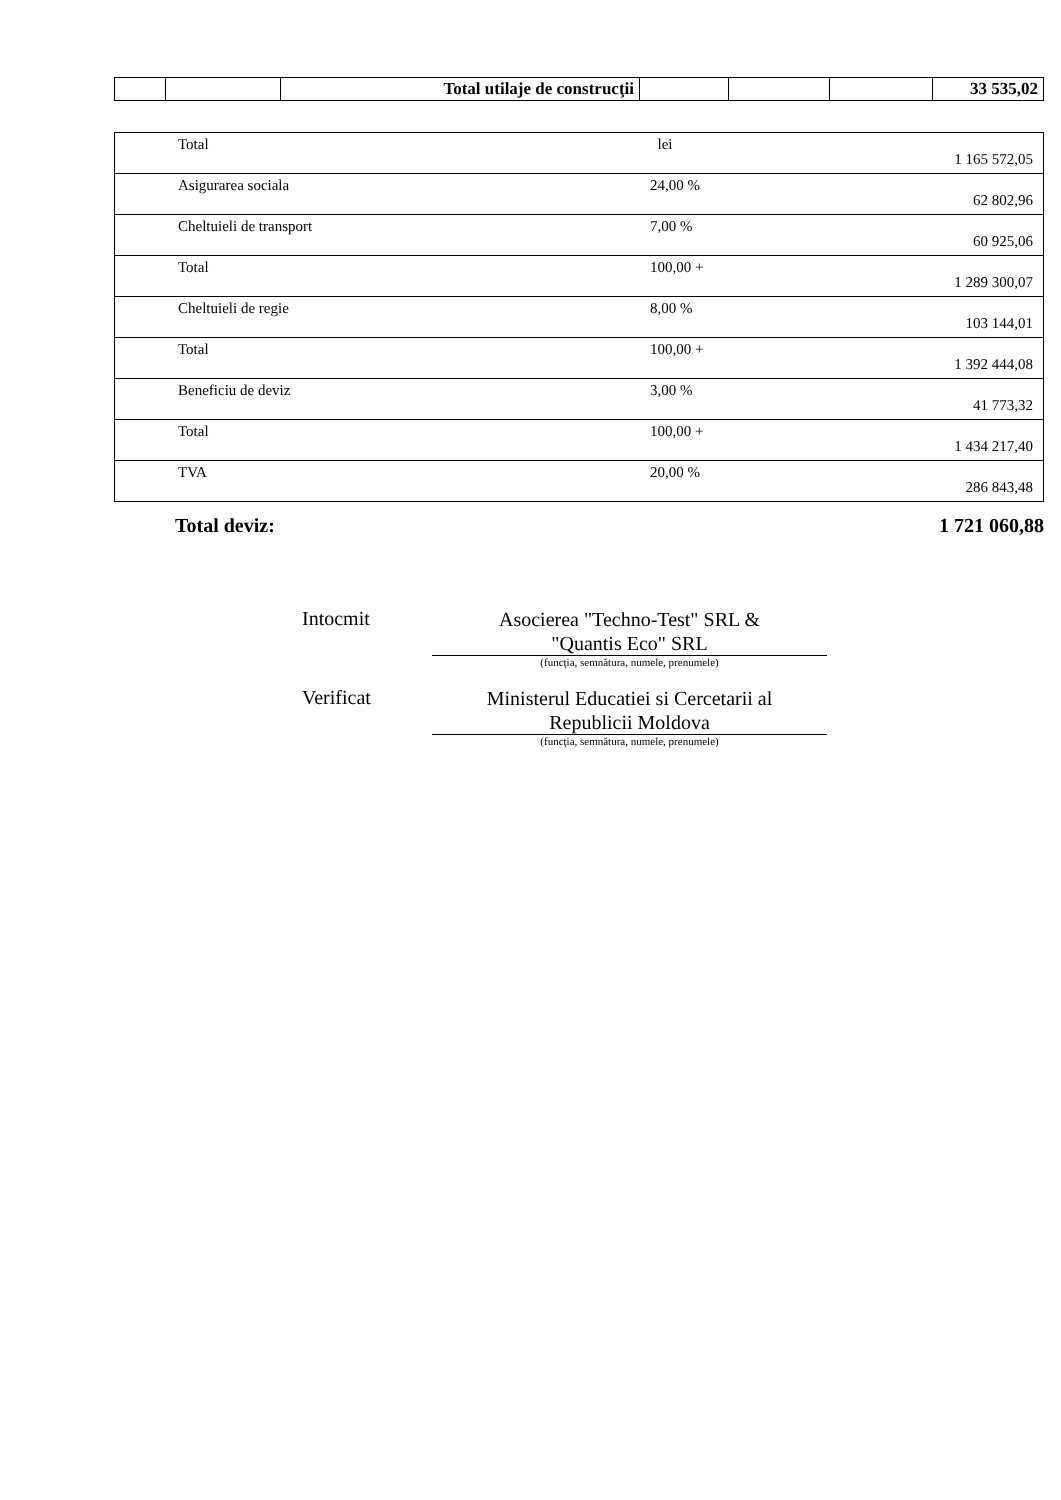| | | Total utilaje de construcţii | | | | 33 535,02 |
| | Total | lei | 1 165 572,05 |
| | Asigurarea sociala | 24,00 % | 62 802,96 |
| | Cheltuieli de transport | 7,00 % | 60 925,06 |
| | Total | 100,00 + | 1 289 300,07 |
| | Cheltuieli de regie | 8,00 % | 103 144,01 |
| | Total | 100,00 + | 1 392 444,08 |
| | Beneficiu de deviz | 3,00 % | 41 773,32 |
| | Total | 100,00 + | 1 434 217,40 |
| | TVA | 20,00 % | 286 843,48 |
Total deviz: 1 721 060,88
Intocmit
Asocierea "Techno-Test" SRL &
"Quantis Eco" SRL
(funcţia, semnătura, numele, prenumele)
Verificat
Ministerul Educatiei si Cercetarii al
Republicii Moldova
(funcţia, semnătura, numele, prenumele)